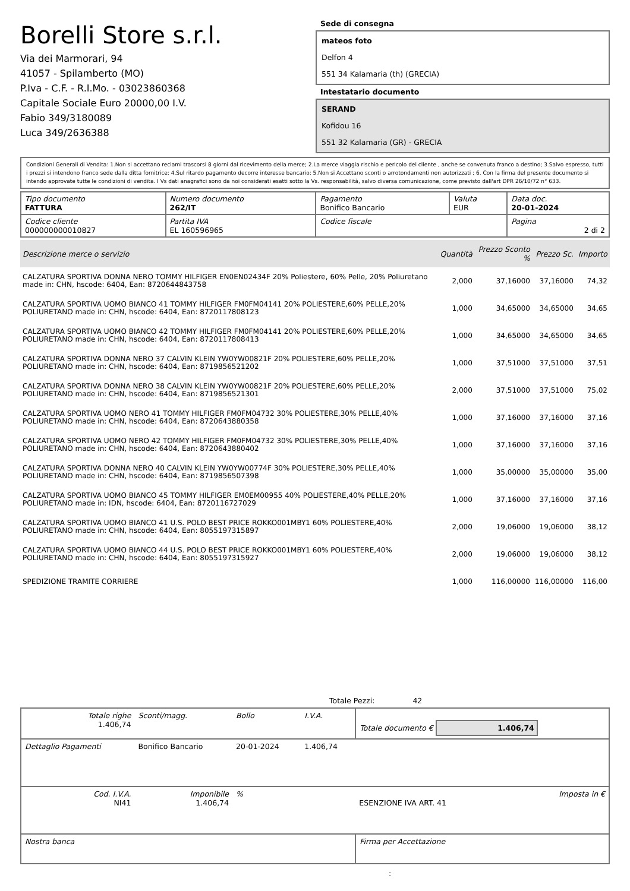Borelli Store s.r.l.
Via dei Marmorari, 94
41057 - Spilamberto (MO)
P.Iva - C.F. - R.I.Mo. - 03023860368
Capitale Sociale Euro 20000,00 I.V.
Fabio 349/3180089
Luca 349/2636388
Sede di consegna
mateos foto
Delfon 4
551 34 Kalamaria (th) (GRECIA)
Intestatario documento
SERAND
Kofidou 16
551 32 Kalamaria (GR) - GRECIA
Condizioni Generali di Vendita: 1.Non si accettano reclami trascorsi 8 giorni dal ricevimento della merce; 2.La merce viaggia rischio e pericolo del cliente , anche se convenuta franco a destino; 3.Salvo espresso, tutti i prezzi si intendono franco sede dalla ditta fornitrice; 4.Sul ritardo pagamento decorre interesse bancario; 5.Non si Accettano sconti o arrotondamenti non autorizzati ; 6. Con la firma del presente documento si intendo approvate tutte le condizioni di vendita. I Vs dati anagrafici sono da noi considerati esatti sotto la Vs. responsabilità, salvo diversa comunicazione, come previsto dall'art DPR 26/10/72 n° 633.
| Tipo documento FATTURA | Numero documento 262/IT | Pagamento Bonifico Bancario | Valuta EUR | Data doc. 20-01-2024 |
| Codice cliente 000000000010827 | Partita IVA EL 160596965 | Codice fiscale | | Pagina 2 di 2 |
| Descrizione merce o servizio | Quantità | Prezzo Sconto % | Prezzo Sc. | Importo |
| --- | --- | --- | --- | --- |
| CALZATURA SPORTIVA DONNA NERO TOMMY HILFIGER EN0EN02434F 20% Poliestere, 60% Pelle, 20% Poliuretano made in: CHN, hscode: 6404, Ean: 8720644843758 | 2,000 | 37,16000 | 37,16000 | 74,32 |
| CALZATURA SPORTIVA UOMO BIANCO 41 TOMMY HILFIGER FM0FM04141 20% POLIESTERE,60% PELLE,20% POLIURETANO made in: CHN, hscode: 6404, Ean: 8720117808123 | 1,000 | 34,65000 | 34,65000 | 34,65 |
| CALZATURA SPORTIVA UOMO BIANCO 42 TOMMY HILFIGER FM0FM04141 20% POLIESTERE,60% PELLE,20% POLIURETANO made in: CHN, hscode: 6404, Ean: 8720117808413 | 1,000 | 34,65000 | 34,65000 | 34,65 |
| CALZATURA SPORTIVA DONNA NERO 37 CALVIN KLEIN YW0YW00821F 20% POLIESTERE,60% PELLE,20% POLIURETANO made in: CHN, hscode: 6404, Ean: 8719856521202 | 1,000 | 37,51000 | 37,51000 | 37,51 |
| CALZATURA SPORTIVA DONNA NERO 38 CALVIN KLEIN YW0YW00821F 20% POLIESTERE,60% PELLE,20% POLIURETANO made in: CHN, hscode: 6404, Ean: 8719856521301 | 2,000 | 37,51000 | 37,51000 | 75,02 |
| CALZATURA SPORTIVA UOMO NERO 41 TOMMY HILFIGER FM0FM04732 30% POLIESTERE,30% PELLE,40% POLIURETANO made in: CHN, hscode: 6404, Ean: 8720643880358 | 1,000 | 37,16000 | 37,16000 | 37,16 |
| CALZATURA SPORTIVA UOMO NERO 42 TOMMY HILFIGER FM0FM04732 30% POLIESTERE,30% PELLE,40% POLIURETANO made in: CHN, hscode: 6404, Ean: 8720643880402 | 1,000 | 37,16000 | 37,16000 | 37,16 |
| CALZATURA SPORTIVA DONNA NERO 40 CALVIN KLEIN YW0YW00774F 30% POLIESTERE,30% PELLE,40% POLIURETANO made in: CHN, hscode: 6404, Ean: 8719856507398 | 1,000 | 35,00000 | 35,00000 | 35,00 |
| CALZATURA SPORTIVA UOMO BIANCO 45 TOMMY HILFIGER EM0EM00955 40% POLIESTERE,40% PELLE,20% POLIURETANO made in: IDN, hscode: 6404, Ean: 8720116727029 | 1,000 | 37,16000 | 37,16000 | 37,16 |
| CALZATURA SPORTIVA UOMO BIANCO 41 U.S. POLO BEST PRICE ROKKO001MBY1 60% POLIESTERE,40% POLIURETANO made in: CHN, hscode: 6404, Ean: 8055197315897 | 2,000 | 19,06000 | 19,06000 | 38,12 |
| CALZATURA SPORTIVA UOMO BIANCO 44 U.S. POLO BEST PRICE ROKKO001MBY1 60% POLIESTERE,40% POLIURETANO made in: CHN, hscode: 6404, Ean: 8055197315927 | 2,000 | 19,06000 | 19,06000 | 38,12 |
| SPEDIZIONE TRAMITE CORRIERE | 1,000 | 116,00000 | 116,00000 | 116,00 |
Totale Pezzi: 42
| Totale righe 1.406,74 | Sconti/magg. | Bollo | I.V.A. | Totale documento € 1.406,74 | |
| Dettaglio Pagamenti | Bonifico Bancario | 20-01-2024 | 1.406,74 | | |
| Cod. I.V.A. NI41 | Imponibile 1.406,74 | % | | ESENZIONE IVA ART. 41 | Imposta in € |
| Nostra banca | | | | Firma per Accettazione | |
: